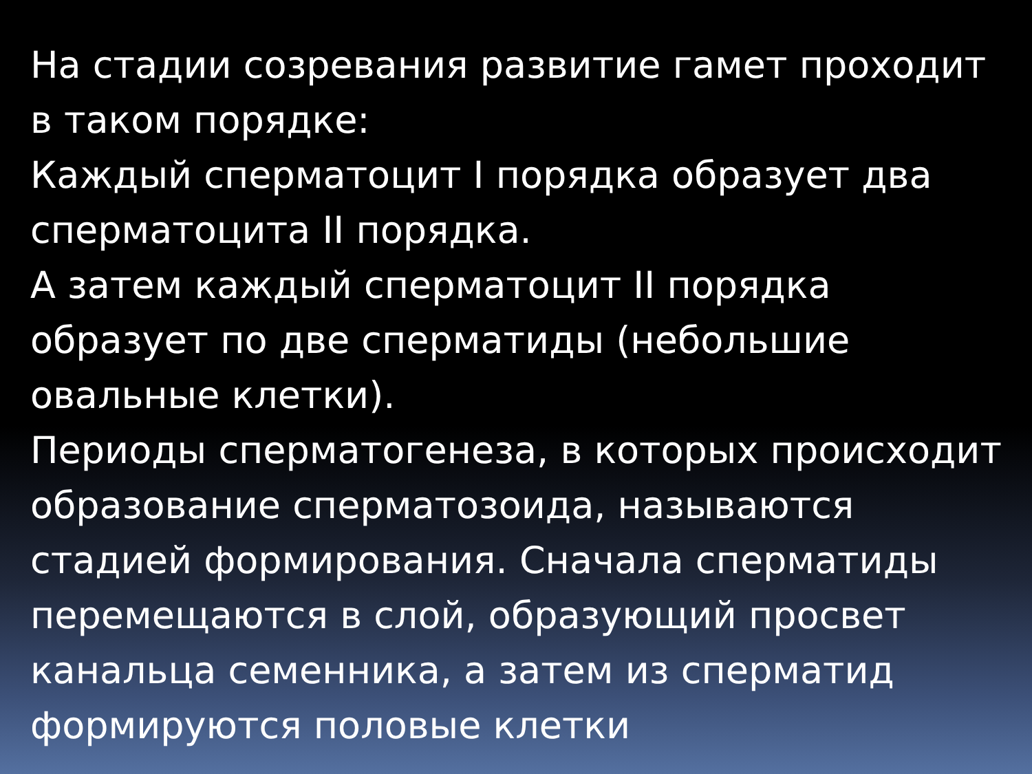На стадии созревания развитие гамет проходит в таком порядке:
Каждый сперматоцит I порядка образует два сперматоцита II порядка.
А затем каждый сперматоцит II порядка образует по две сперматиды (небольшие овальные клетки).
Периоды сперматогенеза, в которых происходит образование сперматозоида, называются стадией формирования. Сначала сперматиды перемещаются в слой, образующий просвет канальца семенника, а затем из сперматид формируются половые клетки